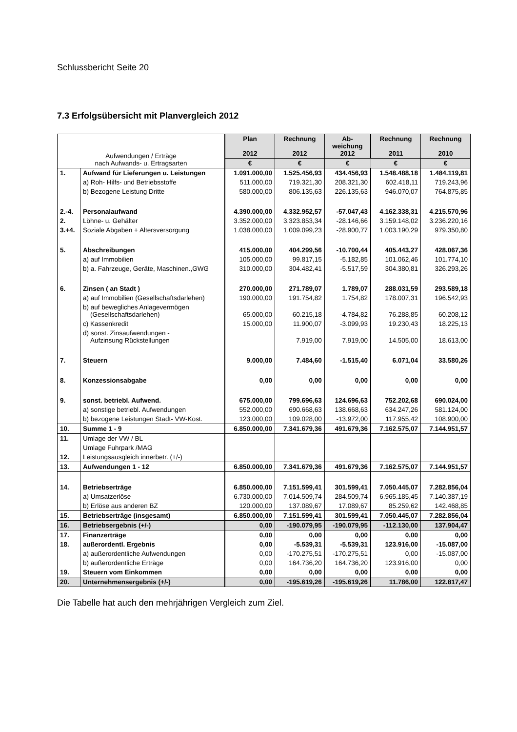Schlussbericht Seite 20
7.3 Erfolgsübersicht mit Planvergleich 2012
| Aufwendungen / Erträge nach Aufwands- u. Ertragsarten | | Plan 2012 | Rechnung 2012 | Ab- weichung 2012 | Rechnung 2011 | Rechnung 2010 |
| | | € | € | € | € | € |
| 1. | Aufwand für Lieferungen u. Leistungen | 1.091.000,00 | 1.525.456,93 | 434.456,93 | 1.548.488,18 | 1.484.119,81 |
| | a) Roh- Hilfs- und Betriebsstoffe | 511.000,00 | 719.321,30 | 208.321,30 | 602.418,11 | 719.243,96 |
| | b) Bezogene Leistung Dritte | 580.000,00 | 806.135,63 | 226.135,63 | 946.070,07 | 764.875,85 |
| 2.-4. | Personalaufwand | 4.390.000,00 | 4.332.952,57 | -57.047,43 | 4.162.338,31 | 4.215.570,96 |
| 2. | Löhne- u. Gehälter | 3.352.000,00 | 3.323.853,34 | -28.146,66 | 3.159.148,02 | 3.236.220,16 |
| 3.+4. | Soziale Abgaben + Altersversorgung | 1.038.000,00 | 1.009.099,23 | -28.900,77 | 1.003.190,29 | 979.350,80 |
| 5. | Abschreibungen | 415.000,00 | 404.299,56 | -10.700,44 | 405.443,27 | 428.067,36 |
| | a) auf Immobilien | 105.000,00 | 99.817,15 | -5.182,85 | 101.062,46 | 101.774,10 |
| | b) a. Fahrzeuge, Geräte, Maschinen.,GWG | 310.000,00 | 304.482,41 | -5.517,59 | 304.380,81 | 326.293,26 |
| 6. | Zinsen ( an Stadt ) | 270.000,00 | 271.789,07 | 1.789,07 | 288.031,59 | 293.589,18 |
| | a) auf Immobilien (Gesellschaftsdarlehen) | 190.000,00 | 191.754,82 | 1.754,82 | 178.007,31 | 196.542,93 |
| | b) auf bewegliches Anlagevermögen (Gesellschaftsdarlehen) | 65.000,00 | 60.215,18 | -4.784,82 | 76.288,85 | 60.208,12 |
| | c) Kassenkredit | 15.000,00 | 11.900,07 | -3.099,93 | 19.230,43 | 18.225,13 |
| | d) sonst. Zinsaufwendungen - Aufzinsung Rückstellungen | | 7.919,00 | 7.919,00 | 14.505,00 | 18.613,00 |
| 7. | Steuern | 9.000,00 | 7.484,60 | -1.515,40 | 6.071,04 | 33.580,26 |
| 8. | Konzessionsabgabe | 0,00 | 0,00 | 0,00 | 0,00 | 0,00 |
| 9. | sonst. betriebl. Aufwend. | 675.000,00 | 799.696,63 | 124.696,63 | 752.202,68 | 690.024,00 |
| | a) sonstige betriebl. Aufwendungen | 552.000,00 | 690.668,63 | 138.668,63 | 634.247,26 | 581.124,00 |
| | b) bezogene Leistungen Stadt- VW-Kost. | 123.000,00 | 109.028,00 | -13.972,00 | 117.955,42 | 108.900,00 |
| 10. | Summe 1 - 9 | 6.850.000,00 | 7.341.679,36 | 491.679,36 | 7.162.575,07 | 7.144.951,57 |
| 11. | Umlage der VW / BL | | | | | |
| | Umlage Fuhrpark /MAG | | | | | |
| 12. | Leistungsausgleich innerbetr. (+/-) | | | | | |
| 13. | Aufwendungen 1 - 12 | 6.850.000,00 | 7.341.679,36 | 491.679,36 | 7.162.575,07 | 7.144.951,57 |
| 14. | Betriebserträge | 6.850.000,00 | 7.151.599,41 | 301.599,41 | 7.050.445,07 | 7.282.856,04 |
| | a) Umsatzerlöse | 6.730.000,00 | 7.014.509,74 | 284.509,74 | 6.965.185,45 | 7.140.387,19 |
| | b) Erlöse aus anderen BZ | 120.000,00 | 137.089,67 | 17.089,67 | 85.259,62 | 142.468,85 |
| 15. | Betriebserträge (insgesamt) | 6.850.000,00 | 7.151.599,41 | 301.599,41 | 7.050.445,07 | 7.282.856,04 |
| 16. | Betriebsergebnis (+/-) | 0,00 | -190.079,95 | -190.079,95 | -112.130,00 | 137.904,47 |
| 17. | Finanzerträge | 0,00 | 0,00 | 0,00 | 0,00 | 0,00 |
| 18. | außerordentl. Ergebnis | 0,00 | -5.539,31 | -5.539,31 | 123.916,00 | -15.087,00 |
| | a) außerordentliche Aufwendungen | 0,00 | -170.275,51 | -170.275,51 | 0,00 | -15.087,00 |
| | b) außerordentliche Erträge | 0,00 | 164.736,20 | 164.736,20 | 123.916,00 | 0,00 |
| 19. | Steuern vom Einkommen | 0,00 | 0,00 | 0,00 | 0,00 | 0,00 |
| 20. | Unternehmensergebnis (+/-) | 0,00 | -195.619,26 | -195.619,26 | 11.786,00 | 122.817,47 |
Die Tabelle hat auch den mehrjährigen Vergleich zum Ziel.